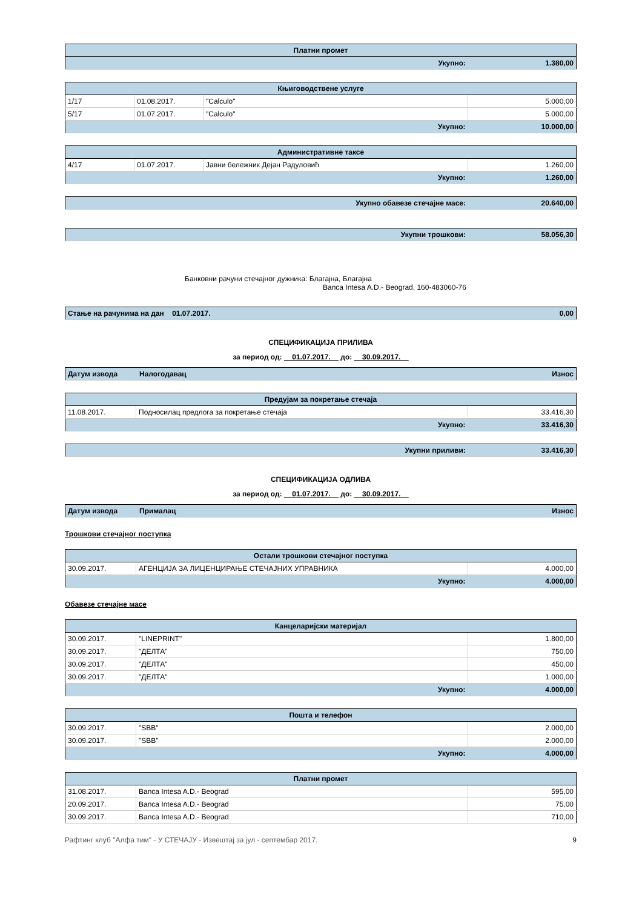| Платни промет | |
| Укупно: | 1.380,00 |
| Књиговодствене услуге | | | |
| 1/17 | 01.08.2017. | "Calculo" | 5.000,00 |
| 5/17 | 01.07.2017. | "Calculo" | 5.000,00 |
| Укупно: | | | 10.000,00 |
| Административне таксе | | | |
| 4/17 | 01.07.2017. | Јавни бележник Дејан Радуловић | 1.260,00 |
| Укупно: | | | 1.260,00 |
| Укупно обавезе стечајне масе: | 20.640,00 |
| Укупни трошкови: | 58.056,30 |
Банковни рачуни стечајног дужника: Благајна, Благајна
Banca Intesa A.D.- Beograd, 160-483060-76
| Стање на рачунима на дан 01.07.2017. | 0,00 |
СПЕЦИФИКАЦИЈА ПРИЛИВА
за период од: 01.07.2017. до: 30.09.2017.
| Датум извода | Налогодавац | Износ |
| Предујам за покретање стечаја | | |
| 11.08.2017. | Подносилац предлога за покретање стечаја | 33.416,30 |
| Укупно: | | 33.416,30 |
| Укупни приливи: | 33.416,30 |
СПЕЦИФИКАЦИЈА ОДЛИВА
за период од: 01.07.2017. до: 30.09.2017.
| Датум извода | Прималац | Износ |
Трошкови стечајног поступка
| Остали трошкови стечајног поступка | | |
| 30.09.2017. | АГЕНЦИЈА ЗА ЛИЦЕНЦИРАЊЕ СТЕЧАЈНИХ УПРАВНИКА | 4.000,00 |
| Укупно: | | 4.000,00 |
Обавезе стечајне масе
| Канцеларијски материјал | | |
| 30.09.2017. | "LINEPRINT" | 1.800,00 |
| 30.09.2017. | "ДЕЛТА" | 750,00 |
| 30.09.2017. | "ДЕЛТА" | 450,00 |
| 30.09.2017. | "ДЕЛТА" | 1.000,00 |
| Укупно: | | 4.000,00 |
| Пошта и телефон | | |
| 30.09.2017. | "SBB" | 2.000,00 |
| 30.09.2017. | "SBB" | 2.000,00 |
| Укупно: | | 4.000,00 |
| Платни промет | | |
| 31.08.2017. | Banca Intesa A.D.- Beograd | 595,00 |
| 20.09.2017. | Banca Intesa A.D.- Beograd | 75,00 |
| 30.09.2017. | Banca Intesa A.D.- Beograd | 710,00 |
Рафтинг клуб "Алфа тим" - У СТЕЧАЈУ - Извештај за јул - септембар 2017. 9